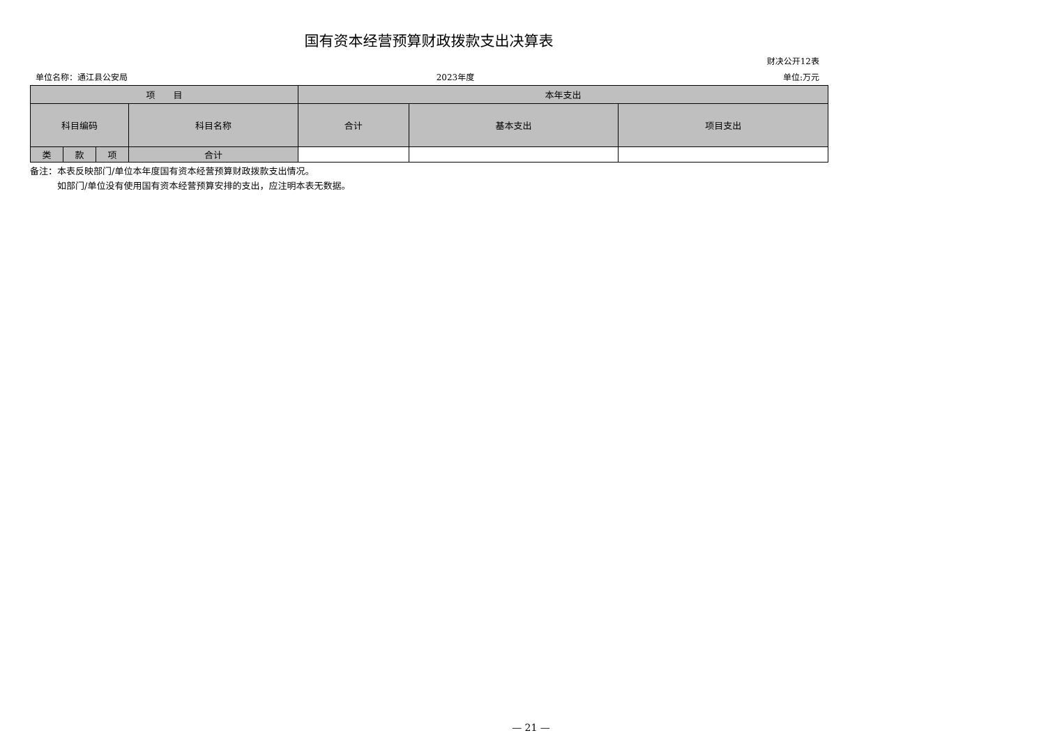国有资本经营预算财政拨款支出决算表
财决公开12表
单位名称：通江县公安局 2023年度 单位:万元
| 项 目 | | | | 本年支出 | | |
| --- | --- | --- | --- | --- | --- | --- |
| 科目编码 | | | 科目名称 | 合计 | 基本支出 | 项目支出 |
| 类 | 款 | 项 | 合计 | | | |
备注：本表反映部门/单位本年度国有资本经营预算财政拨款支出情况。
　　　如部门/单位没有使用国有资本经营预算安排的支出，应注明本表无数据。
— 21 —